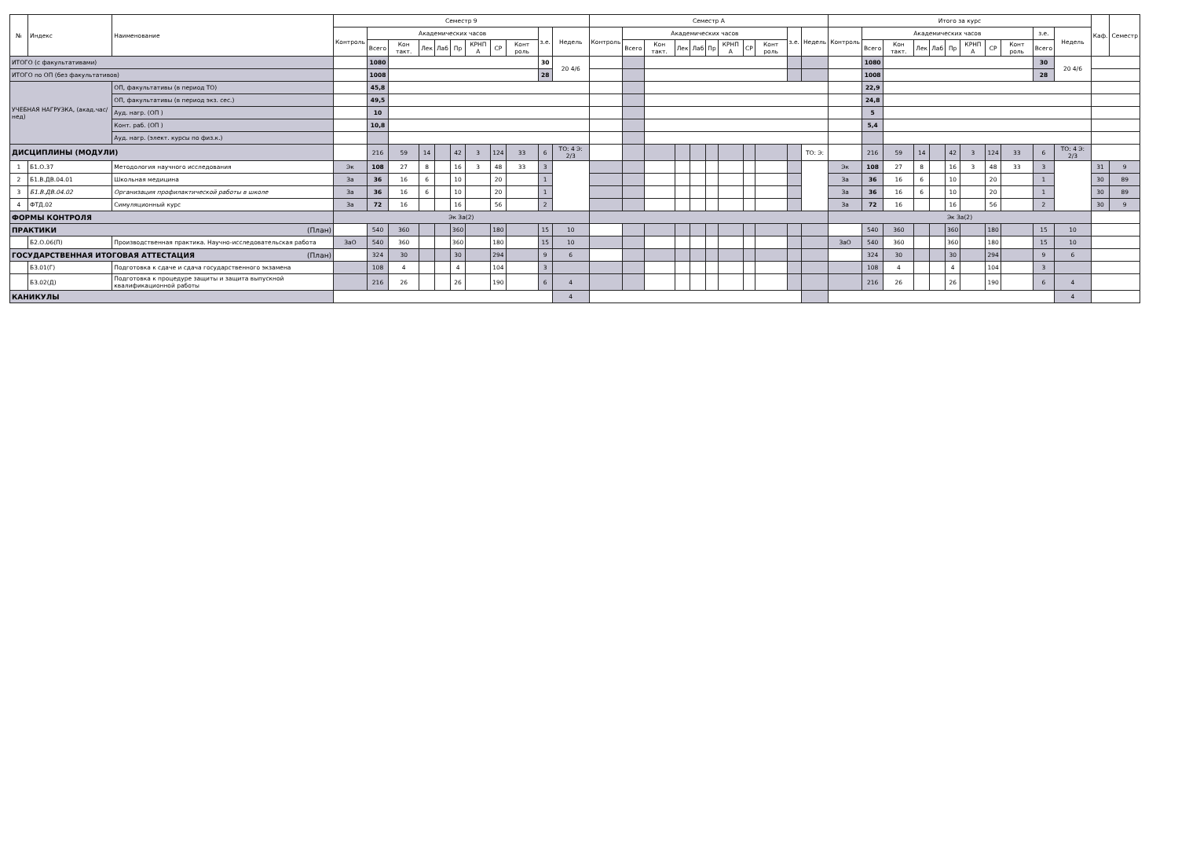| № | Индекс | Наименование | Семестр 9 | | | | | | | | | | | Семестр А | | | | | | | | | | | Итого за курс | | | | | | | | | | | Каф. | Семестр |
| --- | --- | --- | --- | --- | --- | --- | --- | --- | --- | --- | --- | --- | --- | --- | --- | --- | --- | --- | --- | --- | --- | --- | --- | --- | --- | --- | --- | --- | --- | --- | --- | --- | --- | --- | --- | --- | --- |
| | | | Контроль | Академических часов | | | | | | | | з.е. | Недель | Контроль | Академических часов | | | | | | | | з.е. | Недель | Контроль | Академических часов | | | | | | | | з.е. | Недель | | |
| | | | | Всего | Кон такт. | Лек | Лаб | Пр | КРНП А | СР | Конт роль | | | | Всего | Кон такт. | Лек | Лаб | Пр | КРНП А | СР | Конт роль | | | | Всего | Кон такт. | Лек | Лаб | Пр | КРНП А | СР | Конт роль | Всего | | | |
| ИТОГО (с факультативами) | | | | 1080 | | | | | | | | 30 | 20 4/6 | | | | | | | | | | | | | 1080 | | | | | | | | 30 | 20 4/6 | | |
| ИТОГО по ОП (без факультативов) | | | | 1008 | | | | | | | | 28 | | | | | | | | | | | | | | 1008 | | | | | | | | 28 | | | |
| УЧЕБНАЯ НАГРУЗКА, (акад.час/нед) | | ОП, факультативы (в период ТО) | | 45,8 | | | | | | | | | | | | | | | | | | | | | | 22,9 | | | | | | | | | | | |
| | | ОП, факультативы (в период экз. сес.) | | 49,5 | | | | | | | | | | | | | | | | | | | | | | 24,8 | | | | | | | | | | | |
| | | Ауд. нагр. (ОП ) | | 10 | | | | | | | | | | | | | | | | | | | | | | 5 | | | | | | | | | | | |
| | | Конт. раб. (ОП ) | | 10,8 | | | | | | | | | | | | | | | | | | | | | | 5,4 | | | | | | | | | | | |
| | | Ауд. нагр. (элект. курсы по физ.к.) | | | | | | | | | | | | | | | | | | | | | | | | | | | | | | | | | | | |
| ДИСЦИПЛИНЫ (МОДУЛИ) | | | | 216 | 59 | 14 | | 42 | 3 | 124 | 33 | 6 | ТО: 4 Э: 2/3 | | | | | | | | | | | ТО: Э: | | 216 | 59 | 14 | | 42 | 3 | 124 | 33 | 6 | ТО: 4 Э: 2/3 | | |
| 1 | Б1.О.37 | Методология научного исследования | Эк | 108 | 27 | 8 | | 16 | 3 | 48 | 33 | 3 | | | | | | | | | | | | | Эк | 108 | 27 | 8 | | 16 | 3 | 48 | 33 | 3 | | 31 | 9 |
| 2 | Б1.В.ДВ.04.01 | Школьная медицина | За | 36 | 16 | 6 | | 10 | | 20 | | 1 | | | | | | | | | | | | | За | 36 | 16 | 6 | | 10 | | 20 | | 1 | | 30 | 89 |
| 3 | Б1.В.ДВ.04.02 | Организация профилактической работы в школе | За | 36 | 16 | 6 | | 10 | | 20 | | 1 | | | | | | | | | | | | | За | 36 | 16 | 6 | | 10 | | 20 | | 1 | | 30 | 89 |
| 4 | ФТД.02 | Симуляционный курс | За | 72 | 16 | | | 16 | | 56 | | 2 | | | | | | | | | | | | | За | 72 | 16 | | | 16 | | 56 | | 2 | | 30 | 9 |
| ФОРМЫ КОНТРОЛЯ | | | Эк За(2) | | | | | | | | | | | | | | | | | | | | | | Эк За(2) | | | | | | | | | | | | |
| ПРАКТИКИ (План) | | | | 540 | 360 | | | 360 | | 180 | | 15 | 10 | | | | | | | | | | | | | 540 | 360 | | | 360 | | 180 | | 15 | 10 | | |
| | Б2.О.06(П) | Производственная практика. Научно-исследовательская работа | ЗаО | 540 | 360 | | | 360 | | 180 | | 15 | 10 | | | | | | | | | | | | ЗаО | 540 | 360 | | | 360 | | 180 | | 15 | 10 | | |
| ГОСУДАРСТВЕННАЯ ИТОГОВАЯ АТТЕСТАЦИЯ (План) | | | | 324 | 30 | | | 30 | | 294 | | 9 | 6 | | | | | | | | | | | | | 324 | 30 | | | 30 | | 294 | | 9 | 6 | | |
| | Б3.01(Г) | Подготовка к сдаче и сдача государственного экзамена | | 108 | 4 | | | 4 | | 104 | | 3 | | | | | | | | | | | | | | 108 | 4 | | | 4 | | 104 | | 3 | | | |
| | Б3.02(Д) | Подготовка к процедуре защиты и защита выпускной квалификационной работы | | 216 | 26 | | | 26 | | 190 | | 6 | 4 | | | | | | | | | | | | | 216 | 26 | | | 26 | | 190 | | 6 | 4 | | |
| КАНИКУЛЫ | | | | | | | | | | | | | 4 | | | | | | | | | | | | | | | | | | | | | | 4 | | |